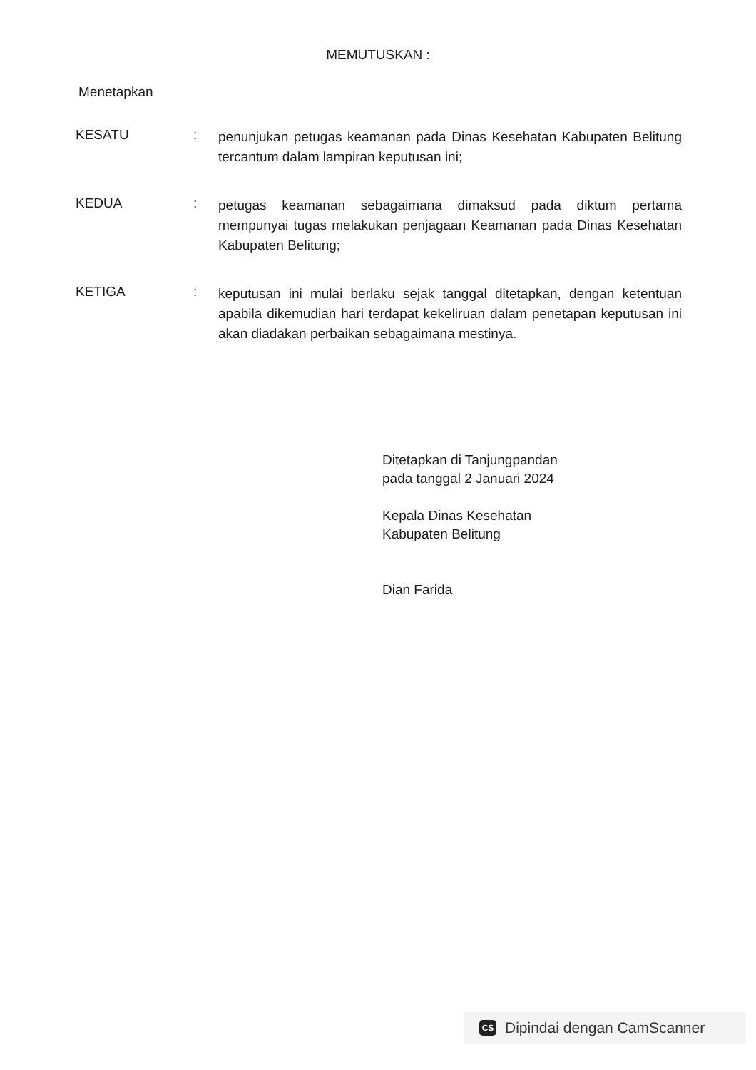MEMUTUSKAN :
Menetapkan
KESATU :
penunjukan petugas keamanan pada Dinas Kesehatan Kabupaten Belitung tercantum dalam lampiran keputusan ini;
KEDUA :
petugas keamanan sebagaimana dimaksud pada diktum pertama mempunyai tugas melakukan penjagaan Keamanan pada Dinas Kesehatan Kabupaten Belitung;
KETIGA :
keputusan ini mulai berlaku sejak tanggal ditetapkan, dengan ketentuan apabila dikemudian hari terdapat kekeliruan dalam penetapan keputusan ini akan diadakan perbaikan sebagaimana mestinya.
Ditetapkan di Tanjungpandan
pada tanggal 2 Januari 2024
Kepala Dinas Kesehatan
Kabupaten Belitung
Dian Farida
CS
Dipindai dengan CamScanner